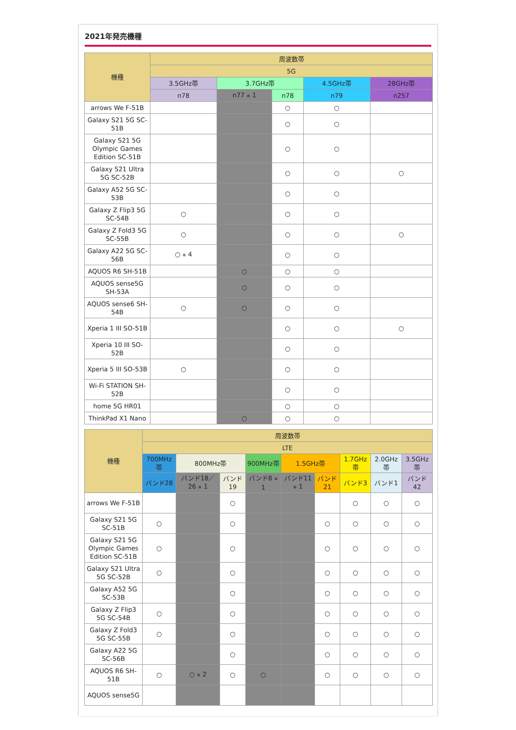2021年発売機種
| 機種 | 周波数帯 | | | | |
| --- | --- | --- | --- | --- | --- |
| | 5G | | | | |
| | 3.5GHz帯 | 3.7GHz帯 | | 4.5GHz帯 | 28GHz帯 |
| | n78 | n77 ※ 1 | n78 | n79 | n257 |
| arrows We F-51B | | | ○ | ○ | |
| Galaxy S21 5G SC-51B | | | ○ | ○ | |
| Galaxy S21 5G Olympic Games Edition SC-51B | | | ○ | ○ | |
| Galaxy S21 Ultra 5G SC-52B | | | ○ | ○ | ○ |
| Galaxy A52 5G SC-53B | | | ○ | ○ | |
| Galaxy Z Flip3 5G SC-54B | ○ | | ○ | ○ | |
| Galaxy Z Fold3 5G SC-55B | ○ | | ○ | ○ | ○ |
| Galaxy A22 5G SC-56B | ○ ※ 4 | | ○ | ○ | |
| AQUOS R6 SH-51B | | ○ | ○ | ○ | |
| AQUOS sense5G SH-53A | | ○ | ○ | ○ | |
| AQUOS sense6 SH-54B | ○ | ○ | ○ | ○ | |
| Xperia 1 III SO-51B | | | ○ | ○ | ○ |
| Xperia 10 III SO-52B | | | ○ | ○ | |
| Xperia 5 III SO-53B | ○ | | ○ | ○ | |
| Wi-Fi STATION SH-52B | | | ○ | ○ | |
| home 5G HR01 | | | ○ | ○ | |
| ThinkPad X1 Nano | | ○ | ○ | ○ | |
| 機種 | 周波数帯 | | | | | | | | |
| --- | --- | --- | --- | --- | --- | --- | --- | --- | --- |
| | LTE | | | | | | | | |
| | 700MHz帯 | 800MHz帯 | | 900MHz帯 | 1.5GHz帯 | | 1.7GHz帯 | 2.0GHz帯 | 3.5GHz帯 |
| | バンド28 | バンド18／26 ※ 1 | バンド19 | バンド8 ※ 1 | バンド11 ※ 1 | バンド21 | バンド3 | バンド1 | バンド42 |
| arrows We F-51B | | | ○ | | | | ○ | ○ | ○ |
| Galaxy S21 5G SC-51B | ○ | | ○ | | | ○ | ○ | ○ | ○ |
| Galaxy S21 5G Olympic Games Edition SC-51B | ○ | | ○ | | | ○ | ○ | ○ | ○ |
| Galaxy S21 Ultra 5G SC-52B | ○ | | ○ | | | ○ | ○ | ○ | ○ |
| Galaxy A52 5G SC-53B | | | ○ | | | ○ | ○ | ○ | ○ |
| Galaxy Z Flip3 5G SC-54B | ○ | | ○ | | | ○ | ○ | ○ | ○ |
| Galaxy Z Fold3 5G SC-55B | ○ | | ○ | | | ○ | ○ | ○ | ○ |
| Galaxy A22 5G SC-56B | | | ○ | | | ○ | ○ | ○ | ○ |
| AQUOS R6 SH-51B | ○ | ○ ※ 2 | ○ | ○ | | ○ | ○ | ○ | ○ |
| AQUOS sense5G | | | | | | | | | |